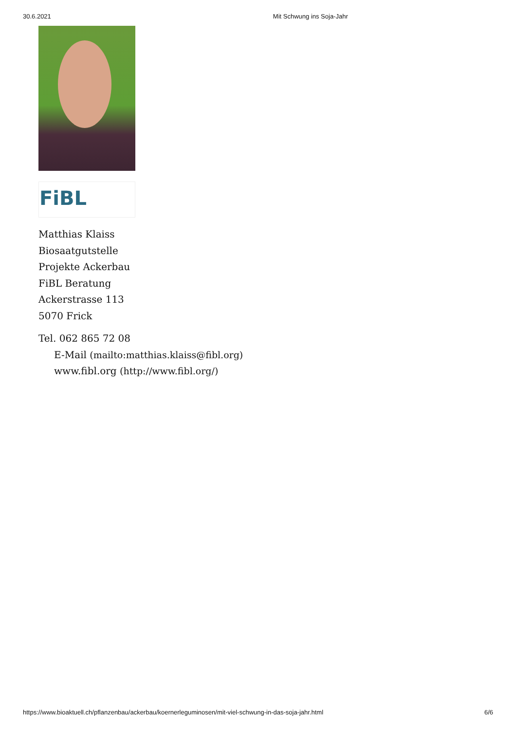30.6.2021 Mit Schwung ins Soja-Jahr
FiBL
Matthias Klaiss
Biosaatgutstelle
Projekte Ackerbau
FiBL Beratung
Ackerstrasse 113
5070 Frick
Tel. 062 865 72 08
E-Mail (mailto:matthias.klaiss@fibl.org)
www.fibl.org (http://www.fibl.org/)
https://www.bioaktuell.ch/pflanzenbau/ackerbau/koernerleguminosen/mit-viel-schwung-in-das-soja-jahr.html 6/6